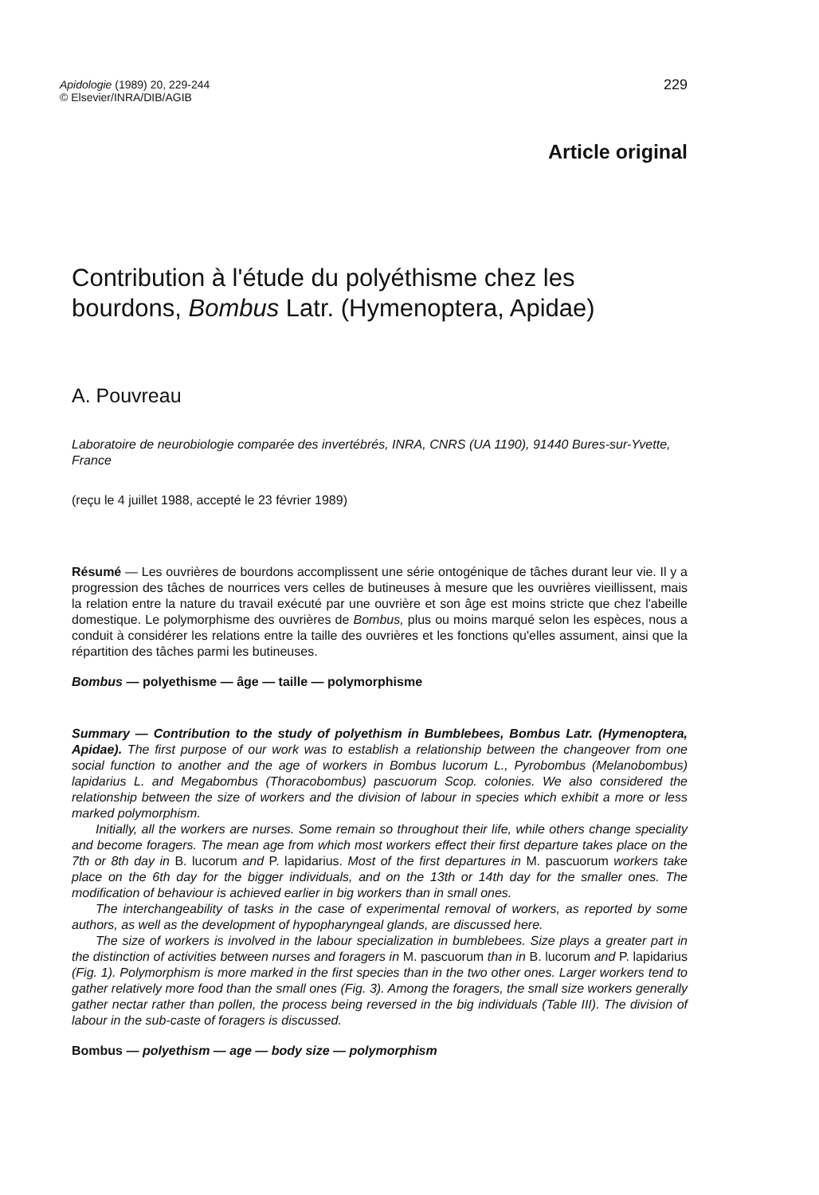Apidologie (1989) 20, 229-244
© Elsevier/INRA/DIB/AGIB
229
Article original
Contribution à l'étude du polyéthisme chez les bourdons, Bombus Latr. (Hymenoptera, Apidae)
A. Pouvreau
Laboratoire de neurobiologie comparée des invertébrés, INRA, CNRS (UA 1190), 91440 Bures-sur-Yvette, France
(reçu le 4 juillet 1988, accepté le 23 février 1989)
Résumé — Les ouvrières de bourdons accomplissent une série ontogénique de tâches durant leur vie. Il y a progression des tâches de nourrices vers celles de butineuses à mesure que les ouvrières vieillissent, mais la relation entre la nature du travail exécuté par une ouvrière et son âge est moins stricte que chez l'abeille domestique. Le polymorphisme des ouvrières de Bombus, plus ou moins marqué selon les espèces, nous a conduit à considérer les relations entre la taille des ouvrières et les fonctions qu'elles assument, ainsi que la répartition des tâches parmi les butineuses.
Bombus — polyethisme — âge — taille — polymorphisme
Summary — Contribution to the study of polyethism in Bumblebees, Bombus Latr. (Hymenoptera, Apidae). The first purpose of our work was to establish a relationship between the changeover from one social function to another and the age of workers in Bombus lucorum L., Pyrobombus (Melanobombus) lapidarius L. and Megabombus (Thoracobombus) pascuorum Scop. colonies. We also considered the relationship between the size of workers and the division of labour in species which exhibit a more or less marked polymorphism.
Initially, all the workers are nurses. Some remain so throughout their life, while others change speciality and become foragers. The mean age from which most workers effect their first departure takes place on the 7th or 8th day in B. lucorum and P. lapidarius. Most of the first departures in M. pascuorum workers take place on the 6th day for the bigger individuals, and on the 13th or 14th day for the smaller ones. The modification of behaviour is achieved earlier in big workers than in small ones.
The interchangeability of tasks in the case of experimental removal of workers, as reported by some authors, as well as the development of hypopharyngeal glands, are discussed here.
The size of workers is involved in the labour specialization in bumblebees. Size plays a greater part in the distinction of activities between nurses and foragers in M. pascuorum than in B. lucorum and P. lapidarius (Fig. 1). Polymorphism is more marked in the first species than in the two other ones. Larger workers tend to gather relatively more food than the small ones (Fig. 3). Among the foragers, the small size workers generally gather nectar rather than pollen, the process being reversed in the big individuals (Table III). The division of labour in the sub-caste of foragers is discussed.
Bombus — polyethism — age — body size — polymorphism